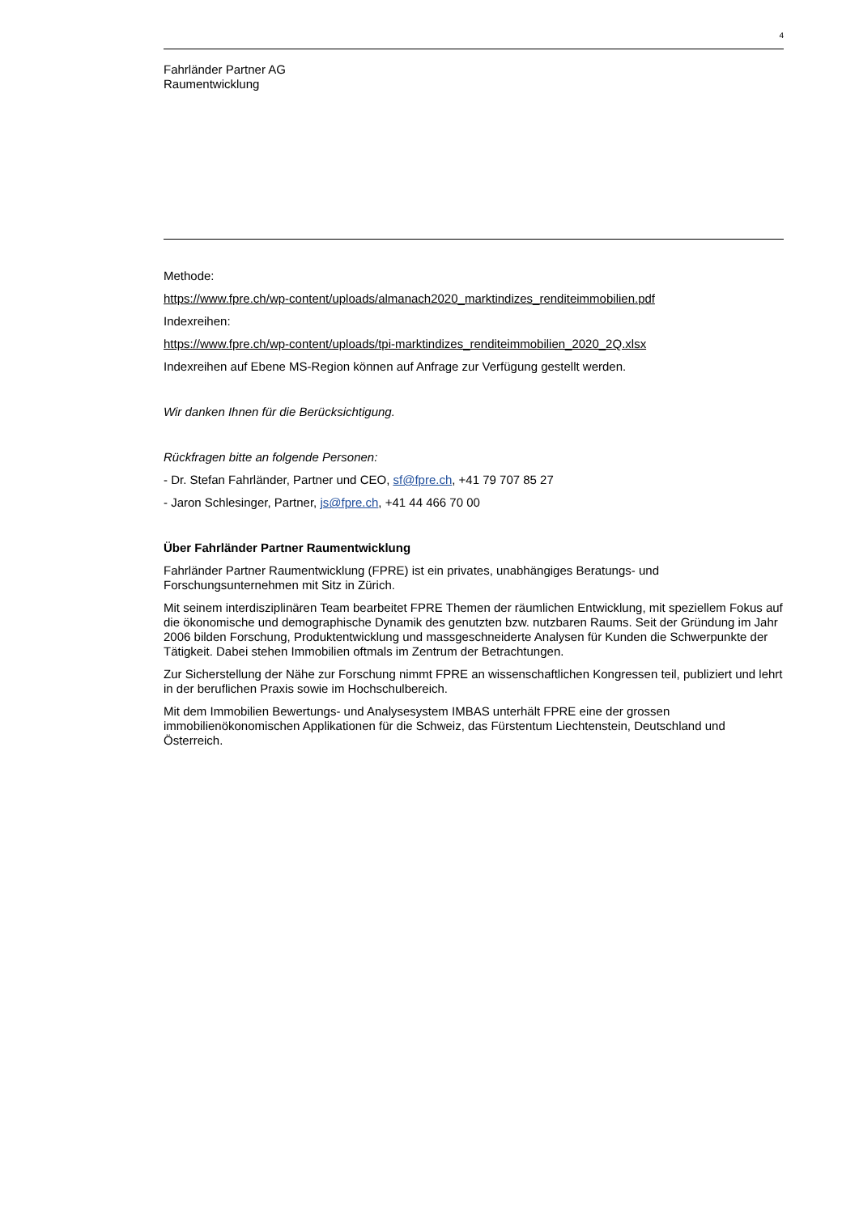4
Fahrländer Partner AG
Raumentwicklung
Methode:
https://www.fpre.ch/wp-content/uploads/almanach2020_marktindizes_renditeimmobilien.pdf
Indexreihen:
https://www.fpre.ch/wp-content/uploads/tpi-marktindizes_renditeimmobilien_2020_2Q.xlsx
Indexreihen auf Ebene MS-Region können auf Anfrage zur Verfügung gestellt werden.
Wir danken Ihnen für die Berücksichtigung.
Rückfragen bitte an folgende Personen:
- Dr. Stefan Fahrländer, Partner und CEO, sf@fpre.ch, +41 79 707 85 27
- Jaron Schlesinger, Partner, js@fpre.ch, +41 44 466 70 00
Über Fahrländer Partner Raumentwicklung
Fahrländer Partner Raumentwicklung (FPRE) ist ein privates, unabhängiges Beratungs- und Forschungsunternehmen mit Sitz in Zürich.
Mit seinem interdisziplinären Team bearbeitet FPRE Themen der räumlichen Entwicklung, mit speziellem Fokus auf die ökonomische und demographische Dynamik des genutzten bzw. nutzbaren Raums. Seit der Gründung im Jahr 2006 bilden Forschung, Produktentwicklung und massgeschneiderte Analysen für Kunden die Schwerpunkte der Tätigkeit. Dabei stehen Immobilien oftmals im Zentrum der Betrachtungen.
Zur Sicherstellung der Nähe zur Forschung nimmt FPRE an wissenschaftlichen Kongressen teil, publiziert und lehrt in der beruflichen Praxis sowie im Hochschulbereich.
Mit dem Immobilien Bewertungs- und Analysesystem IMBAS unterhält FPRE eine der grossen immobilienökonomischen Applikationen für die Schweiz, das Fürstentum Liechtenstein, Deutschland und Österreich.